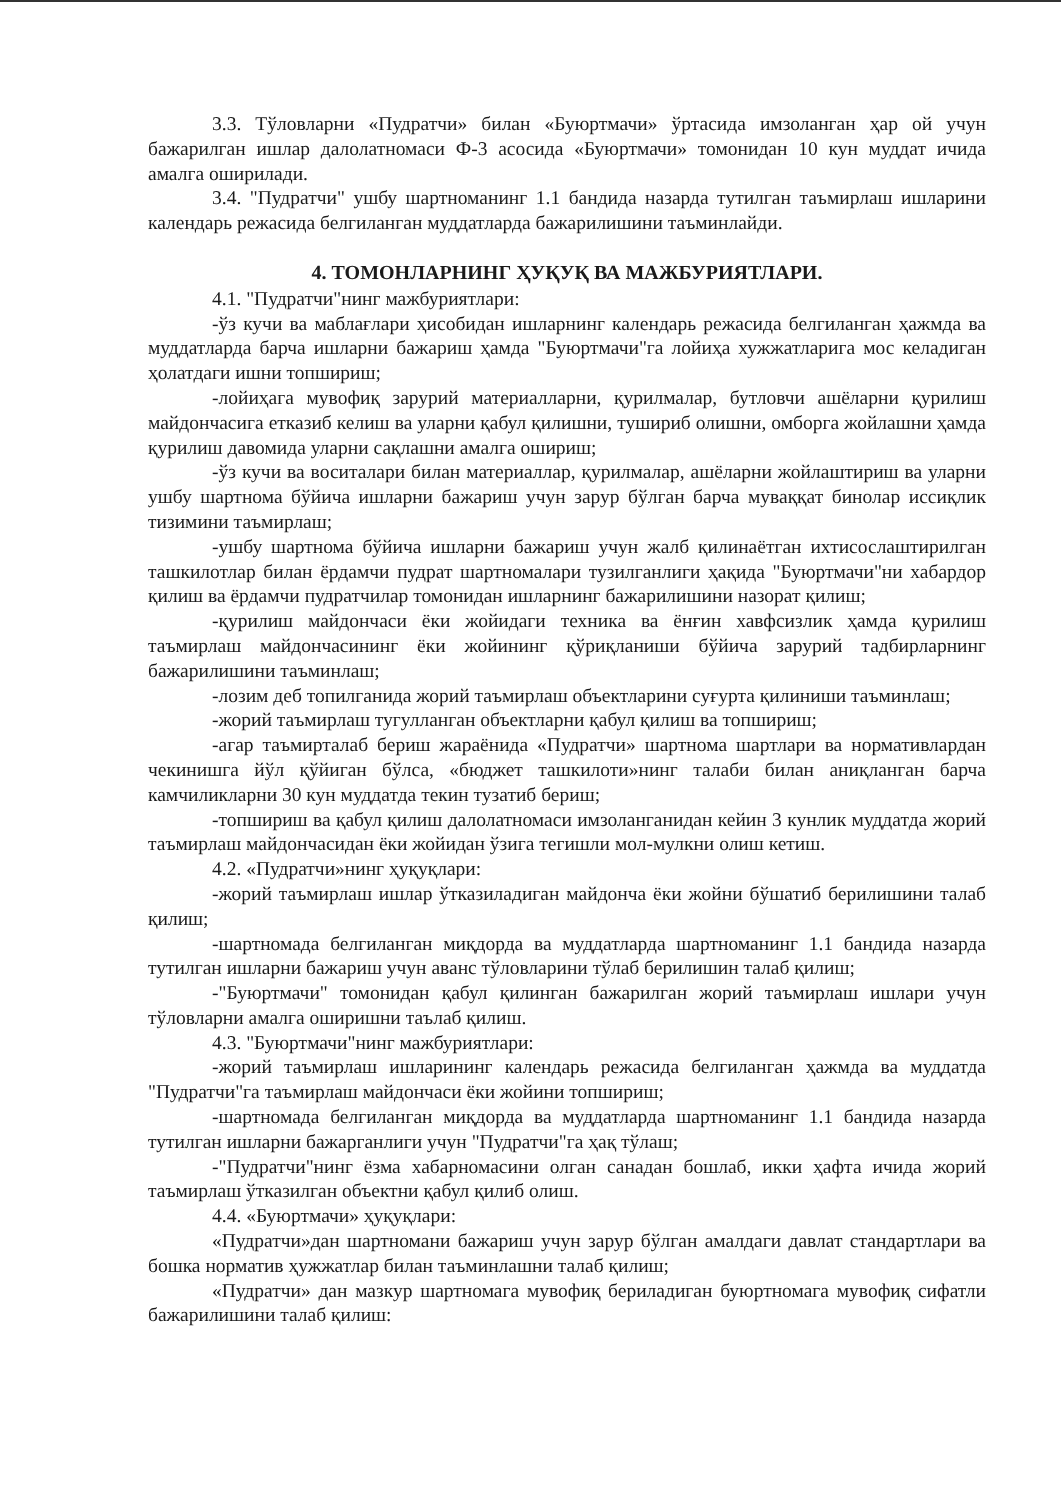3.3. Тўловларни «Пудратчи» билан «Буюртмачи» ўртасида имзоланган ҳар ой учун бажарилган ишлар далолатномаси Ф-3 асосида «Буюртмачи» томонидан 10 кун муддат ичида амалга оширилади.
3.4. "Пудратчи" ушбу шартноманинг 1.1 бандида назарда тутилган таъмирлаш ишларини календарь режасида белгиланган муддатларда бажарилишини таъминлайди.
4. ТОМОНЛАРНИНГ ҲУҚУҚ ВА МАЖБУРИЯТЛАРИ.
4.1. "Пудратчи"нинг мажбуриятлари:
-ўз кучи ва маблағлари ҳисобидан ишларнинг календарь режасида белгиланган ҳажмда ва муддатларда барча ишларни бажариш ҳамда "Буюртмачи"га лойиҳа хужжатларига мос келадиган ҳолатдаги ишни топшириш;
-лойиҳага мувофиқ зарурий материалларни, қурилмалар, бутловчи ашёларни қурилиш майдончасига етказиб келиш ва уларни қабул қилишни, тушириб олишни, омборга жойлашни ҳамда қурилиш давомида уларни сақлашни амалга ошириш;
-ўз кучи ва воситалари билан материаллар, қурилмалар, ашёларни жойлаштириш ва уларни ушбу шартнома бўйича ишларни бажариш учун зарур бўлган барча муваққат бинолар иссиқлик тизимини таъмирлаш;
-ушбу шартнома бўйича ишларни бажариш учун жалб қилинаётган ихтисослаштирилган ташкилотлар билан ёрдамчи пудрат шартномалари тузилганлиги ҳақида "Буюртмачи"ни хабардор қилиш ва ёрдамчи пудратчилар томонидан ишларнинг бажарилишини назорат қилиш;
-қурилиш майдончаси ёки жойидаги техника ва ёнғин хавфсизлик ҳамда қурилиш таъмирлаш майдончасининг ёки жойининг қўриқланиши бўйича зарурий тадбирларнинг бажарилишини таъминлаш;
-лозим деб топилганида жорий таъмирлаш объектларини суғурта қилиниши таъминлаш;
-жорий таъмирлаш тугулланган объектларни қабул қилиш ва топшириш;
-агар таъмирталаб бериш жараёнида «Пудратчи» шартнома шартлари ва нормативлардан чекинишга йўл қўйиган бўлса, «бюджет ташкилоти»нинг талаби билан аниқланган барча камчиликларни 30 кун муддатда текин тузатиб бериш;
-топшириш ва қабул қилиш далолатномаси имзоланганидан кейин 3 кунлик муддатда жорий таъмирлаш майдончасидан ёки жойидан ўзига тегишли мол-мулкни олиш кетиш.
4.2. «Пудратчи»нинг ҳуқуқлари:
-жорий таъмирлаш ишлар ўтказиладиган майдонча ёки жойни бўшатиб берилишини талаб қилиш;
-шартномада белгиланган миқдорда ва муддатларда шартноманинг 1.1 бандида назарда тутилган ишларни бажариш учун аванс тўловларини тўлаб берилишин талаб қилиш;
-"Буюртмачи" томонидан қабул қилинган бажарилган жорий таъмирлаш ишлари учун тўловларни амалга оширишни таълаб қилиш.
4.3. "Буюртмачи"нинг мажбуриятлари:
-жорий таъмирлаш ишларининг календарь режасида белгиланган ҳажмда ва муддатда "Пудратчи"га таъмирлаш майдончаси ёки жойини топшириш;
-шартномада белгиланган миқдорда ва муддатларда шартноманинг 1.1 бандида назарда тутилган ишларни бажарганлиги учун "Пудратчи"га ҳақ тўлаш;
-"Пудратчи"нинг ёзма хабарномасини олган санадан бошлаб, икки ҳафта ичида жорий таъмирлаш ўтказилган объектни қабул қилиб олиш.
4.4. «Буюртмачи» ҳуқуқлари:
«Пудратчи»дан шартномани бажариш учун зарур бўлган амалдаги давлат стандартлари ва бошка норматив ҳужжатлар билан таъминлашни талаб қилиш;
«Пудратчи» дан мазкур шартномага мувофиқ бериладиган буюртномага мувофиқ сифатли бажарилишини талаб қилиш: